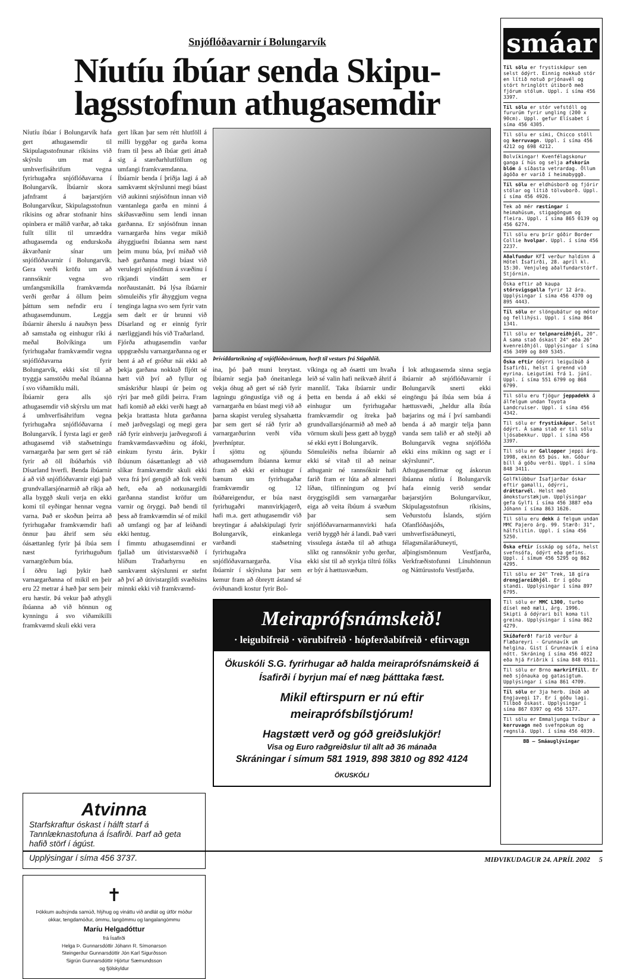Snjóflóðavarnir í Bolungarvík
Níutíu íbúar senda Skipu-lagsstofnun athugasemdir
Níutíu íbúar í Bolungarvík hafa gert athugasemdir til Skipulagsstofnunar ríkisins við skýrslu um mat á umhverfisáhrifum vegna fyrirhugaðra snjóflóðavarna í Bolungarvík. Íbúarnir skora jafnframt á bæjarstjórn Bolungarvíkur, Skipulagsstofnun ríkisins og aðrar stofnanir hins opinbera er málið varðar, að taka fullt tillit til umræddra athugasemda og endurskoða ákvarðanir sínar um snjóflóðavarnir í Bolungarvík. Gera verði kröfu um að rannsóknir vegna svo umfangsmikilla framkvæmda verði gerðar á öllum þeim þáttum sem nefndir eru í athugasemdunum. Leggja íbúarnir áherslu á nauðsyn þess að samstaða og einhugur ríki á meðal Bolvíkinga um fyrirhugaðar framkvæmdir vegna snjóflóðavarna fyrir Bolungarvík, ekki síst til að tryggja samstöðu meðal íbúanna í svo viðamiklu máli.
Íbúarnir gera alls sjö athugasemdir við skýrslu um mat á umhverfisáhrifum vegna fyrirhugaðra snjóflóðavarna í Bolungarvík. Í fyrsta lagi er gerð athugasemd við staðsetningu varnargarða þar sem gert sé ráð fyrir að öll íbúðarhús við Dísarland hverfi. Benda íbúarnir á að við snjóflóðavarnir eigi það grundvallarsjónarmið að ríkja að alla byggð skuli verja en ekki komi til eyðingar hennar vegna varna. Það er skoðun þeirra að fyrirhugaðar framkvæmdir hafi önnur þau áhrif sem séu óásættanleg fyrir þá íbúa sem næst fyrirhuguðum varnargörðum búa.
Í öðru lagi þykir hæð varnargarðanna of mikil en þeir eru 22 metrar á hæð þar sem þeir eru hæstir. Þá vekur það athygli íbúanna að við hönnun og kynningu á svo viðamikilli framkvæmd skuli ekki vera
gert líkan þar sem rétt hlutföll á milli byggðar og garða koma fram til þess að íbúar geti áttað sig á stærðarhlutföllum og umfangi framkvæmdanna.
Íbúarnir benda í þriðja lagi á að samkvæmt skýrslunni megi búast við aukinni snjósöfnun innan við væntanlega garða en minni á skíðasvæðinu sem lendi innan garðanna. Er snjósöfnun innan varnargarða hins vegar mikið áhyggjuefni íbúanna sem næst þeim munu búa, því miðað við hæð garðanna megi búast við verulegri snjósöfnun á svæðinu í ríkjandi vindátt sem er norðaustanátt. Þá lýsa íbúarnir sömuleiðis yfir áhyggjum vegna tenginga lagna svo sem fyrir vatn sem dælt er úr brunni við Dísarland og er einnig fyrir nærliggjandi hús við Traðarland.
Fjórða athugasemdin varðar uppgræðslu varnargarðanna og er bent á að ef gróður nái ekki að þekja garðana nokkuð fljótt sé hætt við því að fyllur og smáskriður hlaupi úr þeim og rýri þar með gildi þeirra. Fram hafi komið að ekki verði hægt að þekja brattasta hluta garðanna með jarðvegslagi og megi gera ráð fyrir einhverju jarðvegsrofi á framkvæmdasvæðinu og áfoki, einkum fyrstu árin. Þykir íbúunum óásættanlegt að við slíkar framkvæmdir skuli ekki vera frá því gengið að fok verði heft, eða að notkunargildi garðanna standist kröfur um varnir og öryggi. Það bendi til þess að framkvæmdin sé of mikil að umfangi og þar af leiðandi ekki hentug.
Í fimmtu athugasemdinni er fjallað um útivistarsvæðið í hlíðum Traðarhyrnu en samkvæmt skýrslunni er stefnt að því að útivistargildi svæðisins minnki ekki við framkvæmd-
Þrívíddarteikning af snjóflóðavörnum, horft til vesturs frá Stigahlíð.
ina, þó það muni breytast. Íbúarnir segja það óneitanlega vekja óhug að gert sé ráð fyrir lagningu göngustíga við og á varnargarða en búast megi við að þarna skapist veruleg slysahætta þar sem gert sé ráð fyrir að varnargarðurinn verði víða þverhníptur.
Í sjöttu og sjöundu athugasemdum íbúanna kemur fram að ekki er einhugur í bænum um fyrirhugaðar framkvæmdir og 12 íbúðareigendur, er búa næst fyrirhugaðri mannvirkjagerð, hafi m.a. gert athugasemdir við breytingar á aðalskipulagi fyrir Bolungarvík, einkanlega varðandi staðsetning fyrirhugaðra snjóflóðavarnargarða. Vísa íbúarnir í skýrsluna þar sem kemur fram að óbreytt ástand sé óviðunandi kostur fyrir Bol-
víkinga og að ósætti um hvaða leið sé valin hafi neikvæð áhrif á mannlíf. Taka íbúarnir undir þetta en benda á að ekki sé einhugur um fyrirhugaðar framkvæmdir og ítreka það grundvallarsjónarmið að með að vörnum skuli þess gætt að byggð sé ekki eytt í Bolungarvík.
Sömuleiðis nefna íbúarnir að ekki sé vitað til að neinar athuganir né rannsóknir hafi farið fram er lúta að almennri líðan, tilfinningum og því öryggisgildi sem varnargarðar eiga að veita íbúum á svæðum þar sem snjóflóðavarnarmannvirki hafa verið byggð hér á landi. Það væri vissulega ástæða til að athuga slíkt og rannsóknir yrðu gerðar, ekki síst til að styrkja tiltrú fólks er býr á hættusvæðum.
Í lok athugasemda sinna segja íbúarnir að snjóflóðavarnir í Bolungarvík snerti ekki eingöngu þá íbúa sem búa á hættusvæði, „heldur alla íbúa bæjarins og má í því sambandi benda á að margir telja þann vanda sem talið er að steðji að Bolungarvík vegna snjóflóða ekki eins mikinn og sagt er í skýrslunni“.
Athugasemdirnar og áskorun íbúanna níutíu í Bolungarvík hafa einnig verið sendar bæjarstjórn Bolungarvíkur, Skipulagsstofnun ríkisins, Veðurstofu Íslands, stjórn Ofanflóðasjóðs, umhverfisráðuneyti, félagsmálaráðuneyti, alþingismönnum Vestfjarða, Verkfræðistofunni Línuhönnun og Náttúrustofu Vestfjarða.
Meiraprófsnámskeið!
· leigubifreið · vörubifreið · hópferðabifreið · eftirvagn
Ökuskóli S.G. fyrirhugar að halda meiraprófsnámskeið á Ísafirði í byrjun maí ef næg þátttaka fæst.
Mikil eftirspurn er nú eftir meiraprófsbílstjórum!
Hagstætt verð og góð greiðslukjör!
Visa og Euro raðgreiðslur til allt að 36 mánaða
Skráningar í símum 581 1919, 898 3810 og 892 4124
ÖKUSKÓLI
Atvinna
Starfskraftur óskast í hálft starf á Tannlæknastofuna á Ísafirði. Þarf að geta hafið störf í ágúst.
Upplýsingar í síma 456 3737.
✝
Þökkum auðsýnda samúð, hlýhug og vináttu við andlát og útför móður okkar, tengdamóður, ömmu, langömmu og langalangömmu
Maríu Helgadóttur
frá Ísafirði
Helga Þ. Gunnarsdóttir Jóhann R. Símonarson
Steingerður Gunnarsdóttir Jón Karl Sigurðsson
Sigrún Gunnarsdóttir Hjörtur Sæmundsson
og fjölskyldur
smáar
Til sölu er frystiskápur sem selst ódýrt. Einnig nokkuð stór en lítið notuð prjónavél og stórt hringlótt útiborð með fjórum stólum. Uppl. í síma 456 3397.
Til sölu er stór vefstóll og fururúm fyrir ungling (200 x 90cm). Uppl. gefur Elísabet í síma 456 4305.
Til sölu er sími, Chicco stóll og kerruvagn. Uppl. í síma 456 4212 og 698 4212.
Bolvíkingar! Kvenfélagskonur ganga í hús og selja afskorin blóm á síðasta vetrardag. Öllum ágóða er varið í heimabyggð.
Til sölu er eldhúsborð og fjórir stólar og lítið tölvuborð. Uppl. í síma 456 4926.
Tek að mér ræstingar í heimahúsum, stigagöngum og fleira. Uppl. í síma 865 0139 og 456 6274.
Til sölu eru þrír góðir Border Collie hvolpar. Uppl. í síma 456 2237.
Aðalfundur KFÍ verður haldinn á Hótel Ísafirði, 28. apríl kl. 15:30. Venjuleg aðalfundarstörf. Stjórnin.
Óska eftir að kaupa stórsvigsgalla fyrir 12 ára. Upplýsingar í síma 456 4370 og 895 4443.
Til sölu er slöngubátur og mótor og fellihýsi. Uppl. í síma 864 1341.
Til sölu er telpnareiðhjól, 20". Á sama stað óskast 24" eða 26" kvenreiðhjól. Upplýsingar í síma 456 3499 og 849 5345.
Óska eftir ódýrri leiguíbúð á Ísafirði, helst í grennd við eyrina. Leigutími frá 1. júní. Uppl. í síma 551 6799 og 868 6799.
Til sölu eru fjögur jeppadekk á álfelgum undan Toyota Landcruiser. Uppl. í síma 456 4342.
Til sölu er frystiskápur. Selst ódýrt. Á sama stað er til sölu ljósabekkur. Uppl. í síma 456 3397.
Til sölu er Gallopper jeppi árg. 1998, ekinn 65 þús. km. Góður bíll á góðu verði. Uppl. í síma 848 3411.
Golfklúbbur Ísafjarðar óskar eftir gamalli, ódýrri, dráttarvél. Helst með ámoksturstækjum. Upplýsingar gefa Gylfi í síma 456 3887 eða Jóhann í síma 863 1626.
Til sölu eru dekk á felgum undan MMC Pajero árg. 99. Stærð: 31", hálfslitin. Uppl. í síma 456 5250.
Óska eftir ísskáp og sófa, helst svefnsófa, ódýrt eða gefins. Uppl. í símum 456 5295 og 862 4295.
Til sölu er 24" Trek, 18 gíra drengjareiðhjól. Er í góðu standi. Upplýsingar í síma 897 6795.
Til sölu er MMC L300, turbo dísel með mæli, árg. 1996. Skipti á ódýrari bíl koma til greina. Upplýsingar í síma 862 4279.
Skíðaferð! Farið verður á Flæðareyri - Grunnavík um helgina. Gist í Grunnavík í eina nótt. Skráning í síma 456 4022 eða hjá Friðrik í síma 848 0511.
Til sölu er Brno markriffill. Er með sjónauka og gatasigtum. Upplýsingar í síma 861 4709.
Til sölu er 3ja herb. íbúð að Engjavegi 17. Er í góðu lagi. Tilboð óskast. Upplýsingar í síma 867 0397 og 456 5177.
Til sölu er Emmaljunga tvíbur a kerruvagn með svefnpokum og regnslá. Uppl. í síma 456 4039.
BB – Smáauglýsingar
MIÐVIKUDAGUR 24. APRÍL 2002 5